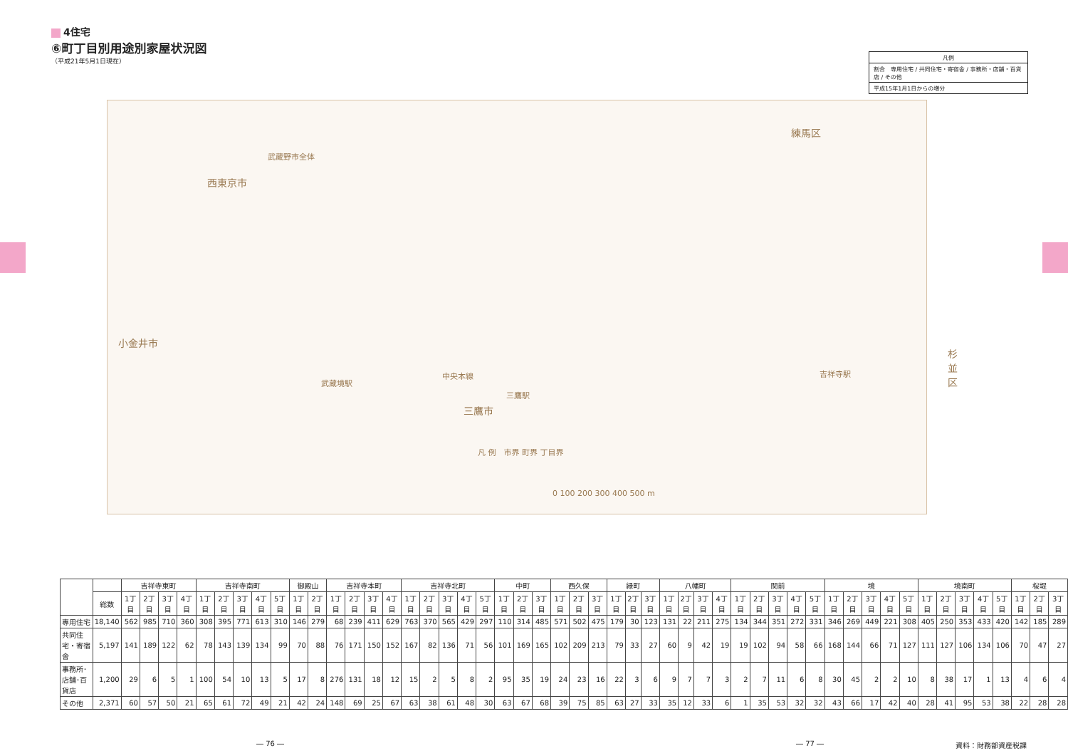4住宅
⑥町丁目別用途別家屋状況図
（平成21年5月1日現在）
武蔵野市全体
西東京市
練馬区
小金井市
杉並区
三鷹市
中央本線
三鷹駅
吉祥寺駅
武蔵境駅
凡 例　市界 町界 丁目界
0 100 200 300 400 500 m
凡例
割合　専用住宅 / 共同住宅・寄宿舎 / 事務所・店舗・百貨店 / その他
平成15年1月1日からの増分
| | | 吉祥寺東町 | | | | 吉祥寺南町 | | | | | 御殿山 | | 吉祥寺本町 | | | | 吉祥寺北町 | | | | | 中町 | | | 西久保 | | | 緑町 | | | 八幡町 | | | | 関前 | | | | | 境 | | | | | 境南町 | | | | | 桜堤 | | |
| --- | --- | --- | --- | --- | --- | --- | --- | --- | --- | --- | --- | --- | --- | --- | --- | --- | --- | --- | --- | --- | --- | --- | --- | --- | --- | --- | --- | --- | --- | --- | --- | --- | --- | --- | --- | --- | --- | --- | --- | --- | --- | --- | --- | --- | --- | --- | --- | --- | --- | --- | --- | --- |
| | 総数 | 1丁目 | 2丁目 | 3丁目 | 4丁目 | 1丁目 | 2丁目 | 3丁目 | 4丁目 | 5丁目 | 1丁目 | 2丁目 | 1丁目 | 2丁目 | 3丁目 | 4丁目 | 1丁目 | 2丁目 | 3丁目 | 4丁目 | 5丁目 | 1丁目 | 2丁目 | 3丁目 | 1丁目 | 2丁目 | 3丁目 | 1丁目 | 2丁目 | 3丁目 | 1丁目 | 2丁目 | 3丁目 | 4丁目 | 1丁目 | 2丁目 | 3丁目 | 4丁目 | 5丁目 | 1丁目 | 2丁目 | 3丁目 | 4丁目 | 5丁目 | 1丁目 | 2丁目 | 3丁目 | 4丁目 | 5丁目 | 1丁目 | 2丁目 | 3丁目 |
| 専用住宅 | 18,140 | 562 | 985 | 710 | 360 | 308 | 395 | 771 | 613 | 310 | 146 | 279 | 68 | 239 | 411 | 629 | 763 | 370 | 565 | 429 | 297 | 110 | 314 | 485 | 571 | 502 | 475 | 179 | 30 | 123 | 131 | 22 | 211 | 275 | 134 | 344 | 351 | 272 | 331 | 346 | 269 | 449 | 221 | 308 | 405 | 250 | 353 | 433 | 420 | 142 | 185 | 289 |
| 共同住宅・寄宿舎 | 5,197 | 141 | 189 | 122 | 62 | 78 | 143 | 139 | 134 | 99 | 70 | 88 | 76 | 171 | 150 | 152 | 167 | 82 | 136 | 71 | 56 | 101 | 169 | 165 | 102 | 209 | 213 | 79 | 33 | 27 | 60 | 9 | 42 | 19 | 19 | 102 | 94 | 58 | 66 | 168 | 144 | 66 | 71 | 127 | 111 | 127 | 106 | 134 | 106 | 70 | 47 | 27 |
| 事務所･店舗･百貨店 | 1,200 | 29 | 6 | 5 | 1 | 100 | 54 | 10 | 13 | 5 | 17 | 8 | 276 | 131 | 18 | 12 | 15 | 2 | 5 | 8 | 2 | 95 | 35 | 19 | 24 | 23 | 16 | 22 | 3 | 6 | 9 | 7 | 7 | 3 | 2 | 7 | 11 | 6 | 8 | 30 | 45 | 2 | 2 | 10 | 8 | 38 | 17 | 1 | 13 | 4 | 6 | 4 |
| その他 | 2,371 | 60 | 57 | 50 | 21 | 65 | 61 | 72 | 49 | 21 | 42 | 24 | 148 | 69 | 25 | 67 | 63 | 38 | 61 | 48 | 30 | 63 | 67 | 68 | 39 | 75 | 85 | 63 | 27 | 33 | 35 | 12 | 33 | 6 | 1 | 35 | 53 | 32 | 32 | 43 | 66 | 17 | 42 | 40 | 28 | 41 | 95 | 53 | 38 | 22 | 28 | 28 |
― 76 ― ― 77 ― 資料：財務部資産税課